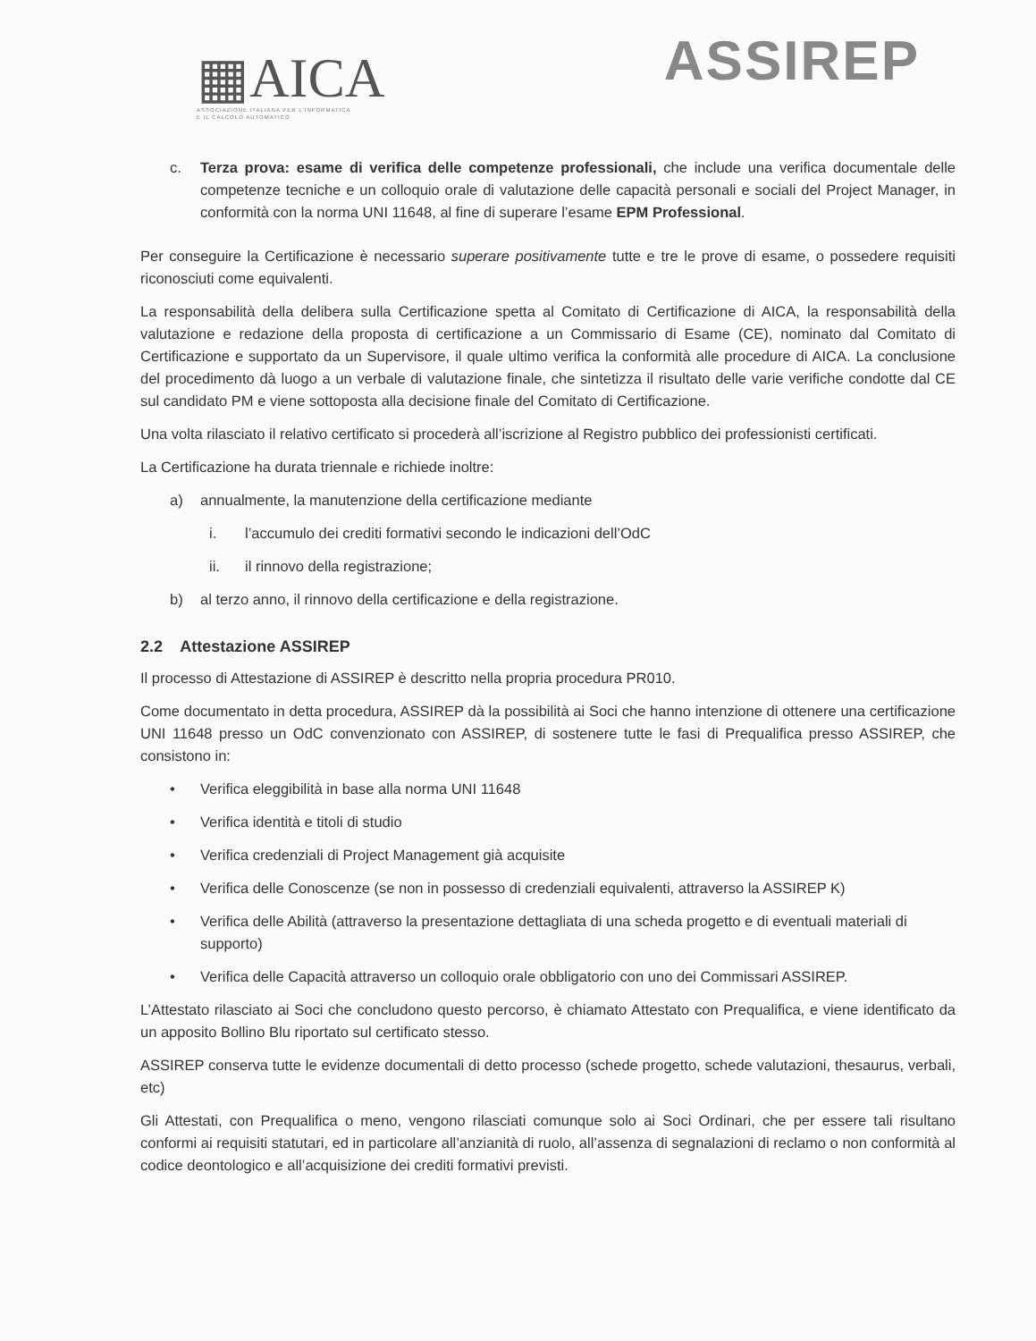▦AICA
ASSOCIAZIONE ITALIANA PER L'INFORMATICA
E IL CALCOLO AUTOMATICO
ASSIREP
c. Terza prova: esame di verifica delle competenze professionali, che include una verifica documentale delle competenze tecniche e un colloquio orale di valutazione delle capacità personali e sociali del Project Manager, in conformità con la norma UNI 11648, al fine di superare l’esame EPM Professional.
Per conseguire la Certificazione è necessario superare positivamente tutte e tre le prove di esame, o possedere requisiti riconosciuti come equivalenti.
La responsabilità della delibera sulla Certificazione spetta al Comitato di Certificazione di AICA, la responsabilità della valutazione e redazione della proposta di certificazione a un Commissario di Esame (CE), nominato dal Comitato di Certificazione e supportato da un Supervisore, il quale ultimo verifica la conformità alle procedure di AICA. La conclusione del procedimento dà luogo a un verbale di valutazione finale, che sintetizza il risultato delle varie verifiche condotte dal CE sul candidato PM e viene sottoposta alla decisione finale del Comitato di Certificazione.
Una volta rilasciato il relativo certificato si procederà all’iscrizione al Registro pubblico dei professionisti certificati.
La Certificazione ha durata triennale e richiede inoltre:
a) annualmente, la manutenzione della certificazione mediante
i. l’accumulo dei crediti formativi secondo le indicazioni dell’OdC
ii. il rinnovo della registrazione;
b) al terzo anno, il rinnovo della certificazione e della registrazione.
2.2 Attestazione ASSIREP
Il processo di Attestazione di ASSIREP è descritto nella propria procedura PR010.
Come documentato in detta procedura, ASSIREP dà la possibilità ai Soci che hanno intenzione di ottenere una certificazione UNI 11648 presso un OdC convenzionato con ASSIREP, di sostenere tutte le fasi di Prequalifica presso ASSIREP, che consistono in:
• Verifica eleggibilità in base alla norma UNI 11648
• Verifica identità e titoli di studio
• Verifica credenziali di Project Management già acquisite
• Verifica delle Conoscenze (se non in possesso di credenziali equivalenti, attraverso la ASSIREP K)
• Verifica delle Abilità (attraverso la presentazione dettagliata di una scheda progetto e di eventuali materiali di supporto)
• Verifica delle Capacità attraverso un colloquio orale obbligatorio con uno dei Commissari ASSIREP.
L’Attestato rilasciato ai Soci che concludono questo percorso, è chiamato Attestato con Prequalifica, e viene identificato da un apposito Bollino Blu riportato sul certificato stesso.
ASSIREP conserva tutte le evidenze documentali di detto processo (schede progetto, schede valutazioni, thesaurus, verbali, etc)
Gli Attestati, con Prequalifica o meno, vengono rilasciati comunque solo ai Soci Ordinari, che per essere tali risultano conformi ai requisiti statutari, ed in particolare all’anzianità di ruolo, all’assenza di segnalazioni di reclamo o non conformità al codice deontologico e all’acquisizione dei crediti formativi previsti.